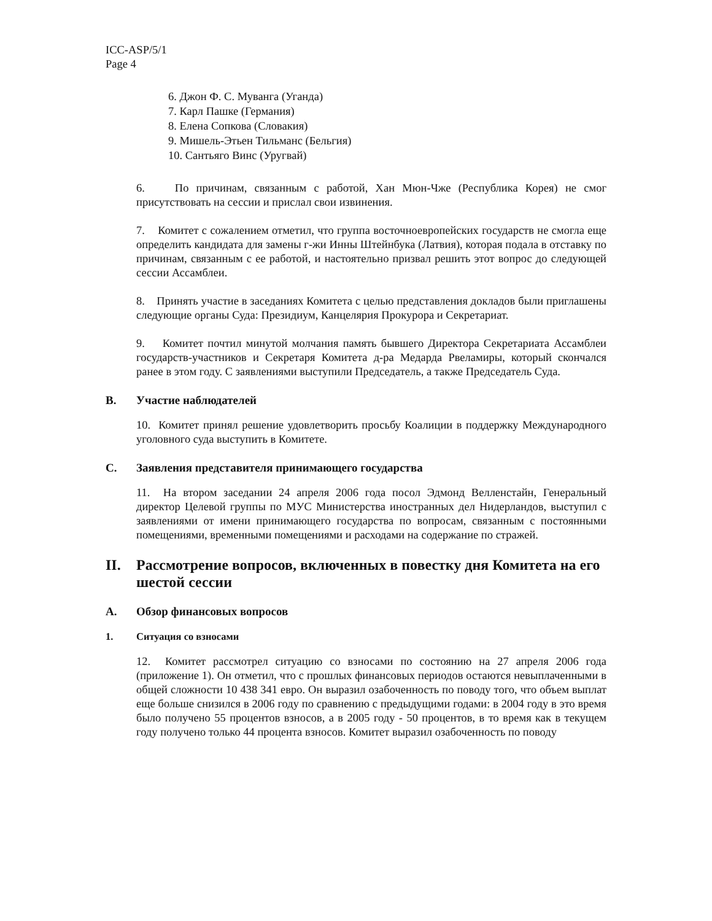ICC-ASP/5/1
Page 4
6. Джон Ф. С. Муванга (Уганда)
7. Карл Пашке (Германия)
8. Елена Сопкова (Словакия)
9. Мишель-Этьен Тильманс (Бельгия)
10. Сантьяго Винс (Уругвай)
6. По причинам, связанным с работой, Хан Мюн-Чже (Республика Корея) не смог присутствовать на сессии и прислал свои извинения.
7. Комитет с сожалением отметил, что группа восточноевропейских государств не смогла еще определить кандидата для замены г-жи Инны Штейнбука (Латвия), которая подала в отставку по причинам, связанным с ее работой, и настоятельно призвал решить этот вопрос до следующей сессии Ассамблеи.
8. Принять участие в заседаниях Комитета с целью представления докладов были приглашены следующие органы Суда: Президиум, Канцелярия Прокурора и Секретариат.
9. Комитет почтил минутой молчания память бывшего Директора Секретариата Ассамблеи государств-участников и Секретаря Комитета д-ра Медарда Рвеламиры, который скончался ранее в этом году. С заявлениями выступили Председатель, а также Председатель Суда.
B. Участие наблюдателей
10. Комитет принял решение удовлетворить просьбу Коалиции в поддержку Международного уголовного суда выступить в Комитете.
C. Заявления представителя принимающего государства
11. На втором заседании 24 апреля 2006 года посол Эдмонд Велленстайн, Генеральный директор Целевой группы по МУС Министерства иностранных дел Нидерландов, выступил с заявлениями от имени принимающего государства по вопросам, связанным с постоянными помещениями, временными помещениями и расходами на содержание по стражей.
II. Рассмотрение вопросов, включенных в повестку дня Комитета на его шестой сессии
A. Обзор финансовых вопросов
1. Ситуация со взносами
12. Комитет рассмотрел ситуацию со взносами по состоянию на 27 апреля 2006 года (приложение 1). Он отметил, что с прошлых финансовых периодов остаются невыплаченными в общей сложности 10 438 341 евро. Он выразил озабоченность по поводу того, что объем выплат еще больше снизился в 2006 году по сравнению с предыдущими годами: в 2004 году в это время было получено 55 процентов взносов, а в 2005 году - 50 процентов, в то время как в текущем году получено только 44 процента взносов. Комитет выразил озабоченность по поводу